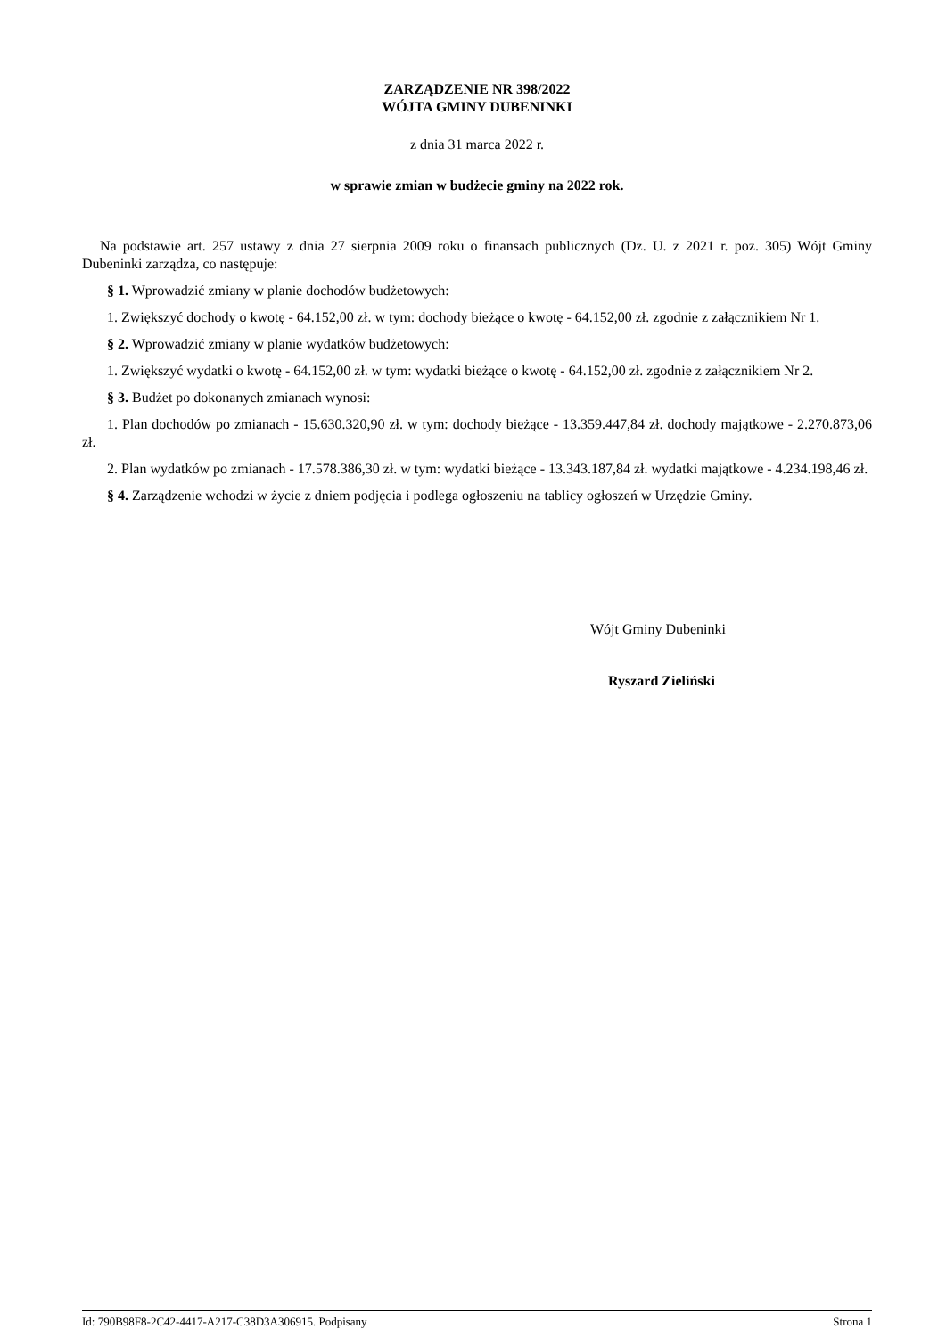ZARZĄDZENIE NR 398/2022
WÓJTA GMINY DUBENINKI
z dnia 31 marca 2022 r.
w sprawie zmian w budżecie gminy na 2022 rok.
Na podstawie art. 257 ustawy z dnia 27 sierpnia 2009 roku o finansach publicznych (Dz. U. z 2021 r. poz. 305) Wójt Gminy Dubeninki zarządza, co następuje:
§ 1. Wprowadzić zmiany w planie dochodów budżetowych:
1. Zwiększyć dochody o kwotę - 64.152,00 zł. w tym: dochody bieżące o kwotę - 64.152,00 zł. zgodnie z załącznikiem Nr 1.
§ 2. Wprowadzić zmiany w planie wydatków budżetowych:
1. Zwiększyć wydatki o kwotę - 64.152,00 zł. w tym: wydatki bieżące o kwotę - 64.152,00 zł. zgodnie z załącznikiem Nr 2.
§ 3. Budżet po dokonanych zmianach wynosi:
1. Plan dochodów po zmianach - 15.630.320,90 zł. w tym: dochody bieżące - 13.359.447,84 zł. dochody majątkowe - 2.270.873,06 zł.
2. Plan wydatków po zmianach - 17.578.386,30 zł. w tym: wydatki bieżące - 13.343.187,84 zł. wydatki majątkowe - 4.234.198,46 zł.
§ 4. Zarządzenie wchodzi w życie z dniem podjęcia i podlega ogłoszeniu na tablicy ogłoszeń w Urzędzie Gminy.
Wójt Gminy Dubeninki
Ryszard Zieliński
Id: 790B98F8-2C42-4417-A217-C38D3A306915. Podpisany Strona 1